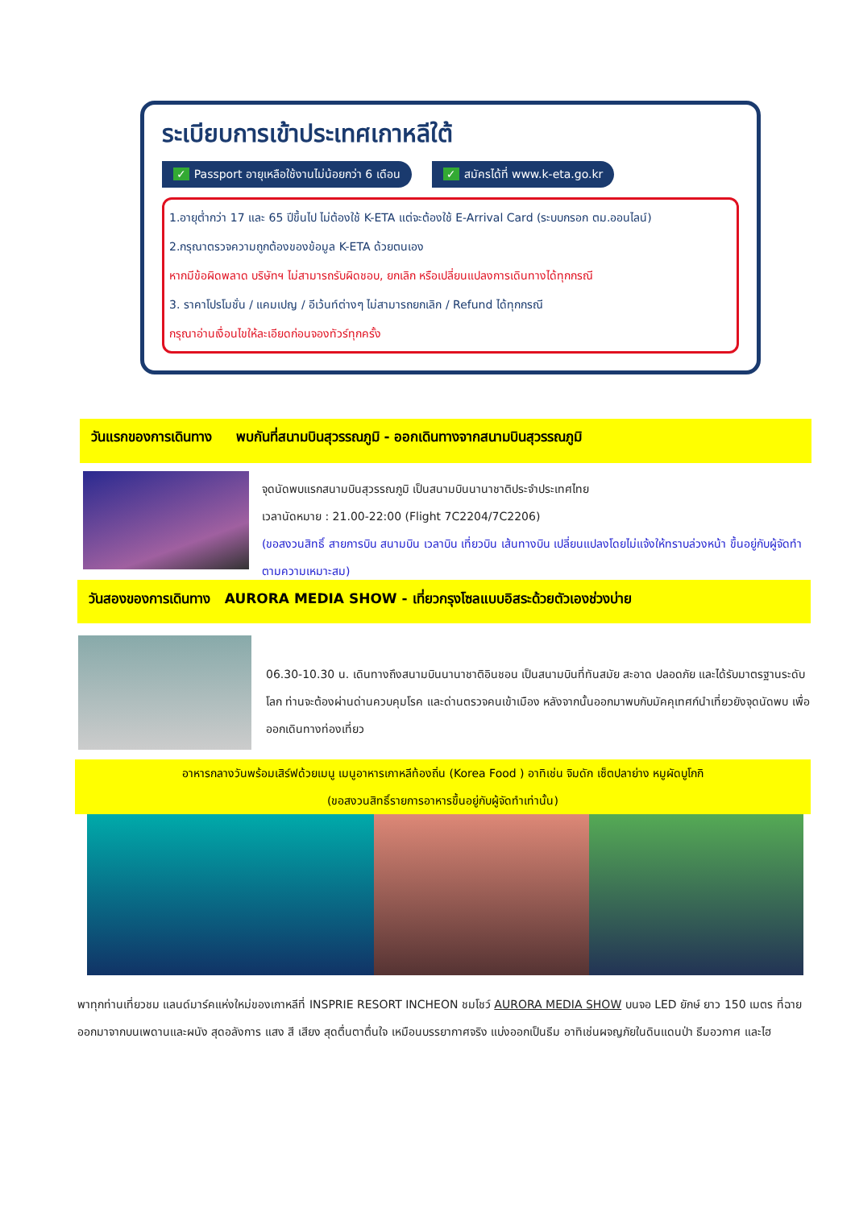ระเบียบการเข้าประเทศเกาหลีใต้
✓ Passport อายุเหลือใช้งานไม่น้อยกว่า 6 เดือน ✓ สมัครได้ที่ www.k-eta.go.kr
1.อายุต่ำกว่า 17 และ 65 ปีขึ้นไป ไม่ต้องใช้ K-ETA แต่จะต้องใช้ E-Arrival Card (ระบบกรอก ตม.ออนไลน์)
2.กรุณาตรวจความถูกต้องของข้อมูล K-ETA ด้วยตนเอง
หากมีข้อผิดพลาด บริษัทฯ ไม่สามารถรับผิดชอบ, ยกเลิก หรือเปลี่ยนแปลงการเดินทางได้ทุกกรณี
3. ราคาโปรโมชั่น / แคมเปญ / อีเว้นท์ต่างๆ ไม่สามารถยกเลิก / Refund ได้ทุกกรณี
กรุณาอ่านเงื่อนไขให้ละเอียดก่อนจองทัวร์ทุกครั้ง
วันแรกของการเดินทาง พบกันที่สนามบินสุวรรณภูมิ - ออกเดินทางจากสนามบินสุวรรณภูมิ
จุดนัดพบแรกสนามบินสุวรรณภูมิ เป็นสนามบินนานาชาติประจำประเทศไทย
เวลานัดหมาย : 21.00-22:00 (Flight 7C2204/7C2206)
(ขอสงวนสิทธิ์ สายการบิน สนามบิน เวลาบิน เที่ยวบิน เส้นทางบิน เปลี่ยนแปลงโดยไม่แจ้งให้ทราบล่วงหน้า ขึ้นอยู่กับผู้จัดทำตามความเหมาะสม)
วันสองของการเดินทาง AURORA MEDIA SHOW - เที่ยวกรุงโซลแบบอิสระด้วยตัวเองช่วงบ่าย
06.30-10.30 น. เดินทางถึงสนามบินนานาชาติอินชอน เป็นสนามบินที่ทันสมัย สะอาด ปลอดภัย และได้รับมาตรฐานระดับโลก ท่านจะต้องผ่านด่านควบคุมโรค และด่านตรวจคนเข้าเมือง หลังจากนั้นออกมาพบกับมัคคุเทศก์นำเที่ยวยังจุดนัดพบ เพื่อออกเดินทางท่องเที่ยว
อาหารกลางวันพร้อมเสิร์ฟด้วยเมนู เมนูอาหารเกาหลีท้องถิ่น (Korea Food ) อาทิเช่น จิมดัก เซ็ตปลาย่าง หมูผัดบูโกกิ
(ขอสงวนสิทธิ์รายการอาหารขึ้นอยู่กับผู้จัดทำเท่านั้น)
พาทุกท่านเที่ยวชม แลนด์มาร์คแห่งใหม่ของเกาหลีที่ INSPRIE RESORT INCHEON ชมโชว์ AURORA MEDIA SHOW บนจอ LED ยักษ์ ยาว 150 เมตร ที่ฉายออกมาจากบนเพดานและผนัง สุดอลังการ แสง สี เสียง สุดตื่นตาตื่นใจ เหมือนบรรยากาศจริง แบ่งออกเป็นธีม อาทิเช่นผจญภัยในดินแดนป่า ธีมอวกาศ และไฮ